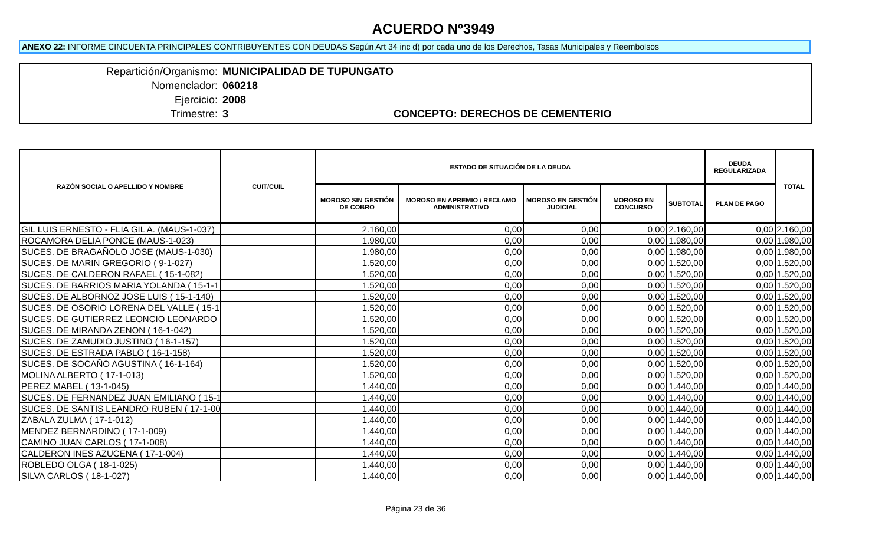ACUERDO Nº3949
ANEXO 22: INFORME CINCUENTA PRINCIPALES CONTRIBUYENTES CON DEUDAS Según Art 34 inc d) por cada uno de los Derechos, Tasas Municipales y Reembolsos
Repartición/Organismo: MUNICIPALIDAD DE TUPUNGATO
Nomenclador: 060218
Ejercicio: 2008
Trimestre: 3 CONCEPTO: DERECHOS DE CEMENTERIO
| RAZÓN SOCIAL O APELLIDO Y NOMBRE | CUIT/CUIL | ESTADO DE SITUACIÓN DE LA DEUDA | | | | | DEUDA REGULARIZADA | TOTAL |
| --- | --- | --- | --- | --- | --- | --- | --- | --- |
| | | MOROSO SIN GESTIÓN DE COBRO | MOROSO EN APREMIO / RECLAMO ADMINISTRATIVO | MOROSO EN GESTIÓN JUDICIAL | MOROSO EN CONCURSO | SUBTOTAL | PLAN DE PAGO | |
| GIL LUIS ERNESTO - FLIA GIL A. (MAUS-1-037) | | 2.160,00 | 0,00 | 0,00 | 0,00 | 2.160,00 | 0,00 | 2.160,00 |
| ROCAMORA DELIA PONCE (MAUS-1-023) | | 1.980,00 | 0,00 | 0,00 | 0,00 | 1.980,00 | 0,00 | 1.980,00 |
| SUCES. DE BRAGAÑOLO JOSE (MAUS-1-030) | | 1.980,00 | 0,00 | 0,00 | 0,00 | 1.980,00 | 0,00 | 1.980,00 |
| SUCES. DE MARIN GREGORIO ( 9-1-027) | | 1.520,00 | 0,00 | 0,00 | 0,00 | 1.520,00 | 0,00 | 1.520,00 |
| SUCES. DE CALDERON RAFAEL ( 15-1-082) | | 1.520,00 | 0,00 | 0,00 | 0,00 | 1.520,00 | 0,00 | 1.520,00 |
| SUCES. DE BARRIOS MARIA YOLANDA ( 15-1-1 | | 1.520,00 | 0,00 | 0,00 | 0,00 | 1.520,00 | 0,00 | 1.520,00 |
| SUCES. DE ALBORNOZ JOSE LUIS ( 15-1-140) | | 1.520,00 | 0,00 | 0,00 | 0,00 | 1.520,00 | 0,00 | 1.520,00 |
| SUCES. DE OSORIO LORENA DEL VALLE ( 15-1 | | 1.520,00 | 0,00 | 0,00 | 0,00 | 1.520,00 | 0,00 | 1.520,00 |
| SUCES. DE GUTIERREZ LEONCIO LEONARDO ( | | 1.520,00 | 0,00 | 0,00 | 0,00 | 1.520,00 | 0,00 | 1.520,00 |
| SUCES. DE MIRANDA ZENON ( 16-1-042) | | 1.520,00 | 0,00 | 0,00 | 0,00 | 1.520,00 | 0,00 | 1.520,00 |
| SUCES. DE ZAMUDIO JUSTINO ( 16-1-157) | | 1.520,00 | 0,00 | 0,00 | 0,00 | 1.520,00 | 0,00 | 1.520,00 |
| SUCES. DE ESTRADA PABLO ( 16-1-158) | | 1.520,00 | 0,00 | 0,00 | 0,00 | 1.520,00 | 0,00 | 1.520,00 |
| SUCES. DE SOCAÑO AGUSTINA ( 16-1-164) | | 1.520,00 | 0,00 | 0,00 | 0,00 | 1.520,00 | 0,00 | 1.520,00 |
| MOLINA ALBERTO ( 17-1-013) | | 1.520,00 | 0,00 | 0,00 | 0,00 | 1.520,00 | 0,00 | 1.520,00 |
| PEREZ MABEL ( 13-1-045) | | 1.440,00 | 0,00 | 0,00 | 0,00 | 1.440,00 | 0,00 | 1.440,00 |
| SUCES. DE FERNANDEZ JUAN EMILIANO ( 15-1 | | 1.440,00 | 0,00 | 0,00 | 0,00 | 1.440,00 | 0,00 | 1.440,00 |
| SUCES. DE SANTIS LEANDRO RUBEN ( 17-1-00 | | 1.440,00 | 0,00 | 0,00 | 0,00 | 1.440,00 | 0,00 | 1.440,00 |
| ZABALA ZULMA ( 17-1-012) | | 1.440,00 | 0,00 | 0,00 | 0,00 | 1.440,00 | 0,00 | 1.440,00 |
| MENDEZ BERNARDINO ( 17-1-009) | | 1.440,00 | 0,00 | 0,00 | 0,00 | 1.440,00 | 0,00 | 1.440,00 |
| CAMINO JUAN CARLOS ( 17-1-008) | | 1.440,00 | 0,00 | 0,00 | 0,00 | 1.440,00 | 0,00 | 1.440,00 |
| CALDERON INES AZUCENA ( 17-1-004) | | 1.440,00 | 0,00 | 0,00 | 0,00 | 1.440,00 | 0,00 | 1.440,00 |
| ROBLEDO OLGA ( 18-1-025) | | 1.440,00 | 0,00 | 0,00 | 0,00 | 1.440,00 | 0,00 | 1.440,00 |
| SILVA CARLOS ( 18-1-027) | | 1.440,00 | 0,00 | 0,00 | 0,00 | 1.440,00 | 0,00 | 1.440,00 |
Página 23 de 36